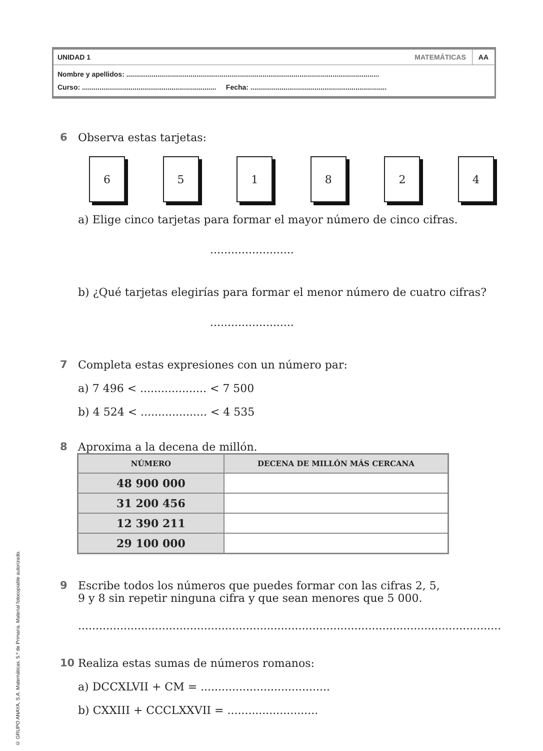UNIDAD 1 MATEMÁTICAS AA
Nombre y apellidos: ..................................................................................................................................
Curso: ..................................................................... Fecha: ......................................................................
6 Observa estas tarjetas:
6 5 1 8 2 4
a) Elige cinco tarjetas para formar el mayor número de cinco cifras.
........................
b) ¿Qué tarjetas elegirías para formar el menor número de cuatro cifras?
........................
7 Completa estas expresiones con un número par:
a) 7 496 < ................... < 7 500
b) 4 524 < ................... < 4 535
8 Aproxima a la decena de millón.
| NÚMERO | DECENA DE MILLÓN MÁS CERCANA |
| --- | --- |
| 48 900 000 | |
| 31 200 456 | |
| 12 390 211 | |
| 29 100 000 | |
9 Escribe todos los números que puedes formar con las cifras 2, 5,
9 y 8 sin repetir ninguna cifra y que sean menores que 5 000.
..........................................................................................................................................
10 Realiza estas sumas de números romanos:
a) DCCXLVII + CM = .....................................
b) CXXIII + CCCLXXVII = ..........................
© GRUPO ANAYA, S.A. Matemáticas. 5.º de Primaria. Material fotocopiable autorizado.